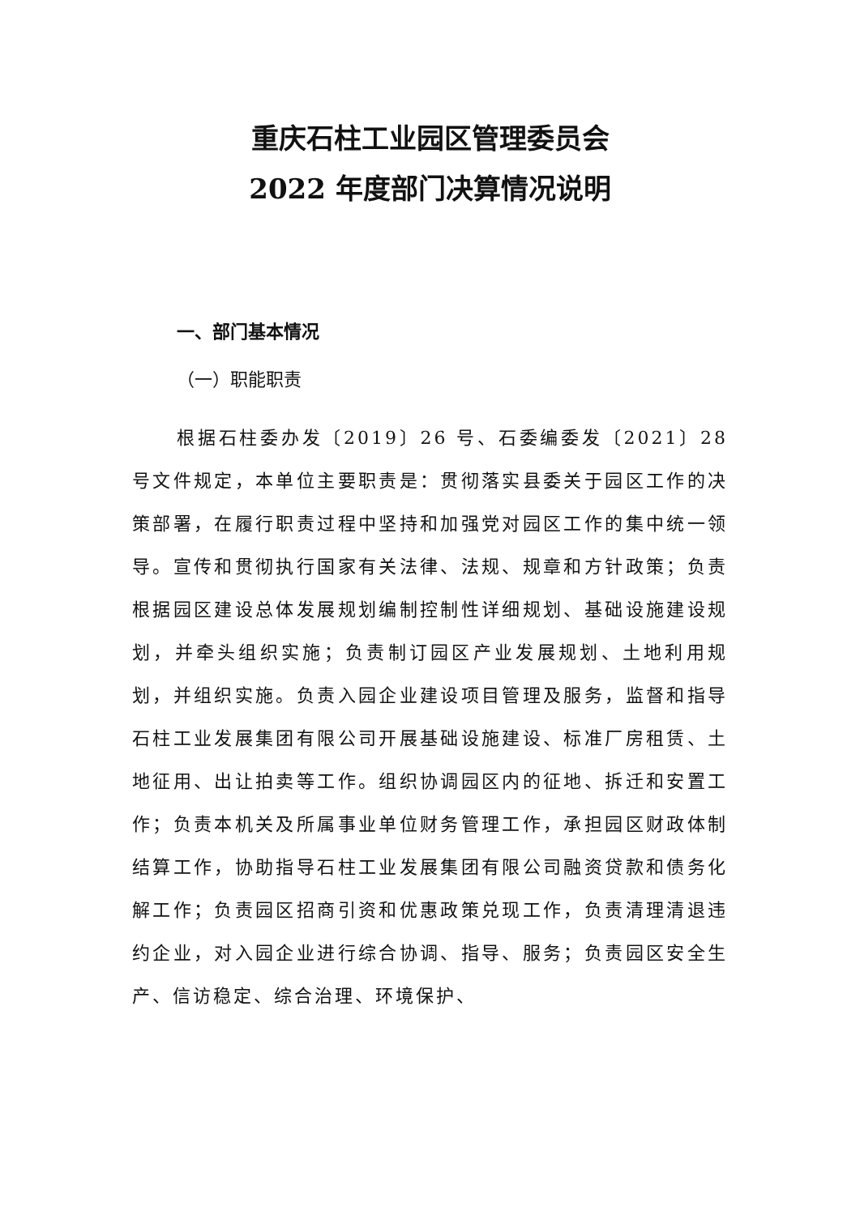重庆石柱工业园区管理委员会
2022 年度部门决算情况说明
一、部门基本情况
（一）职能职责
根据石柱委办发〔2019〕26 号、石委编委发〔2021〕28 号文件规定，本单位主要职责是：贯彻落实县委关于园区工作的决策部署，在履行职责过程中坚持和加强党对园区工作的集中统一领导。宣传和贯彻执行国家有关法律、法规、规章和方针政策；负责根据园区建设总体发展规划编制控制性详细规划、基础设施建设规划，并牵头组织实施；负责制订园区产业发展规划、土地利用规划，并组织实施。负责入园企业建设项目管理及服务，监督和指导石柱工业发展集团有限公司开展基础设施建设、标准厂房租赁、土地征用、出让拍卖等工作。组织协调园区内的征地、拆迁和安置工作；负责本机关及所属事业单位财务管理工作，承担园区财政体制结算工作，协助指导石柱工业发展集团有限公司融资贷款和债务化解工作；负责园区招商引资和优惠政策兑现工作，负责清理清退违约企业，对入园企业进行综合协调、指导、服务；负责园区安全生产、信访稳定、综合治理、环境保护、